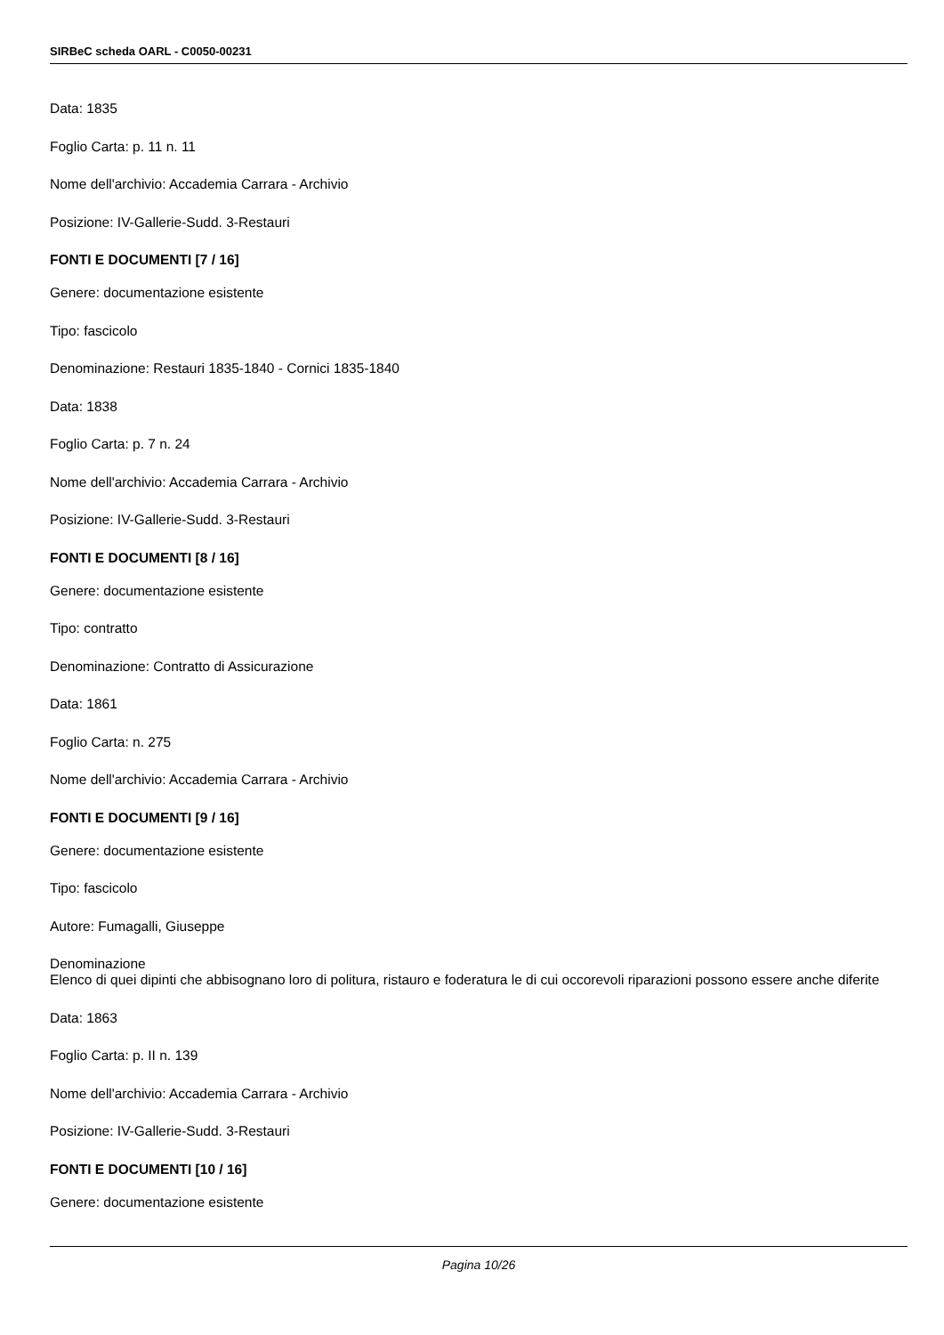SIRBeC scheda OARL - C0050-00231
Data: 1835
Foglio Carta: p. 11 n. 11
Nome dell'archivio: Accademia Carrara - Archivio
Posizione: IV-Gallerie-Sudd. 3-Restauri
FONTI E DOCUMENTI [7 / 16]
Genere: documentazione esistente
Tipo: fascicolo
Denominazione: Restauri 1835-1840 - Cornici 1835-1840
Data: 1838
Foglio Carta: p. 7 n. 24
Nome dell'archivio: Accademia Carrara - Archivio
Posizione: IV-Gallerie-Sudd. 3-Restauri
FONTI E DOCUMENTI [8 / 16]
Genere: documentazione esistente
Tipo: contratto
Denominazione: Contratto di Assicurazione
Data: 1861
Foglio Carta: n. 275
Nome dell'archivio: Accademia Carrara - Archivio
FONTI E DOCUMENTI [9 / 16]
Genere: documentazione esistente
Tipo: fascicolo
Autore: Fumagalli, Giuseppe
Denominazione
Elenco di quei dipinti che abbisognano loro di politura, ristauro e foderatura le di cui occorevoli riparazioni possono essere anche diferite
Data: 1863
Foglio Carta: p. II n. 139
Nome dell'archivio: Accademia Carrara - Archivio
Posizione: IV-Gallerie-Sudd. 3-Restauri
FONTI E DOCUMENTI [10 / 16]
Genere: documentazione esistente
Pagina 10/26